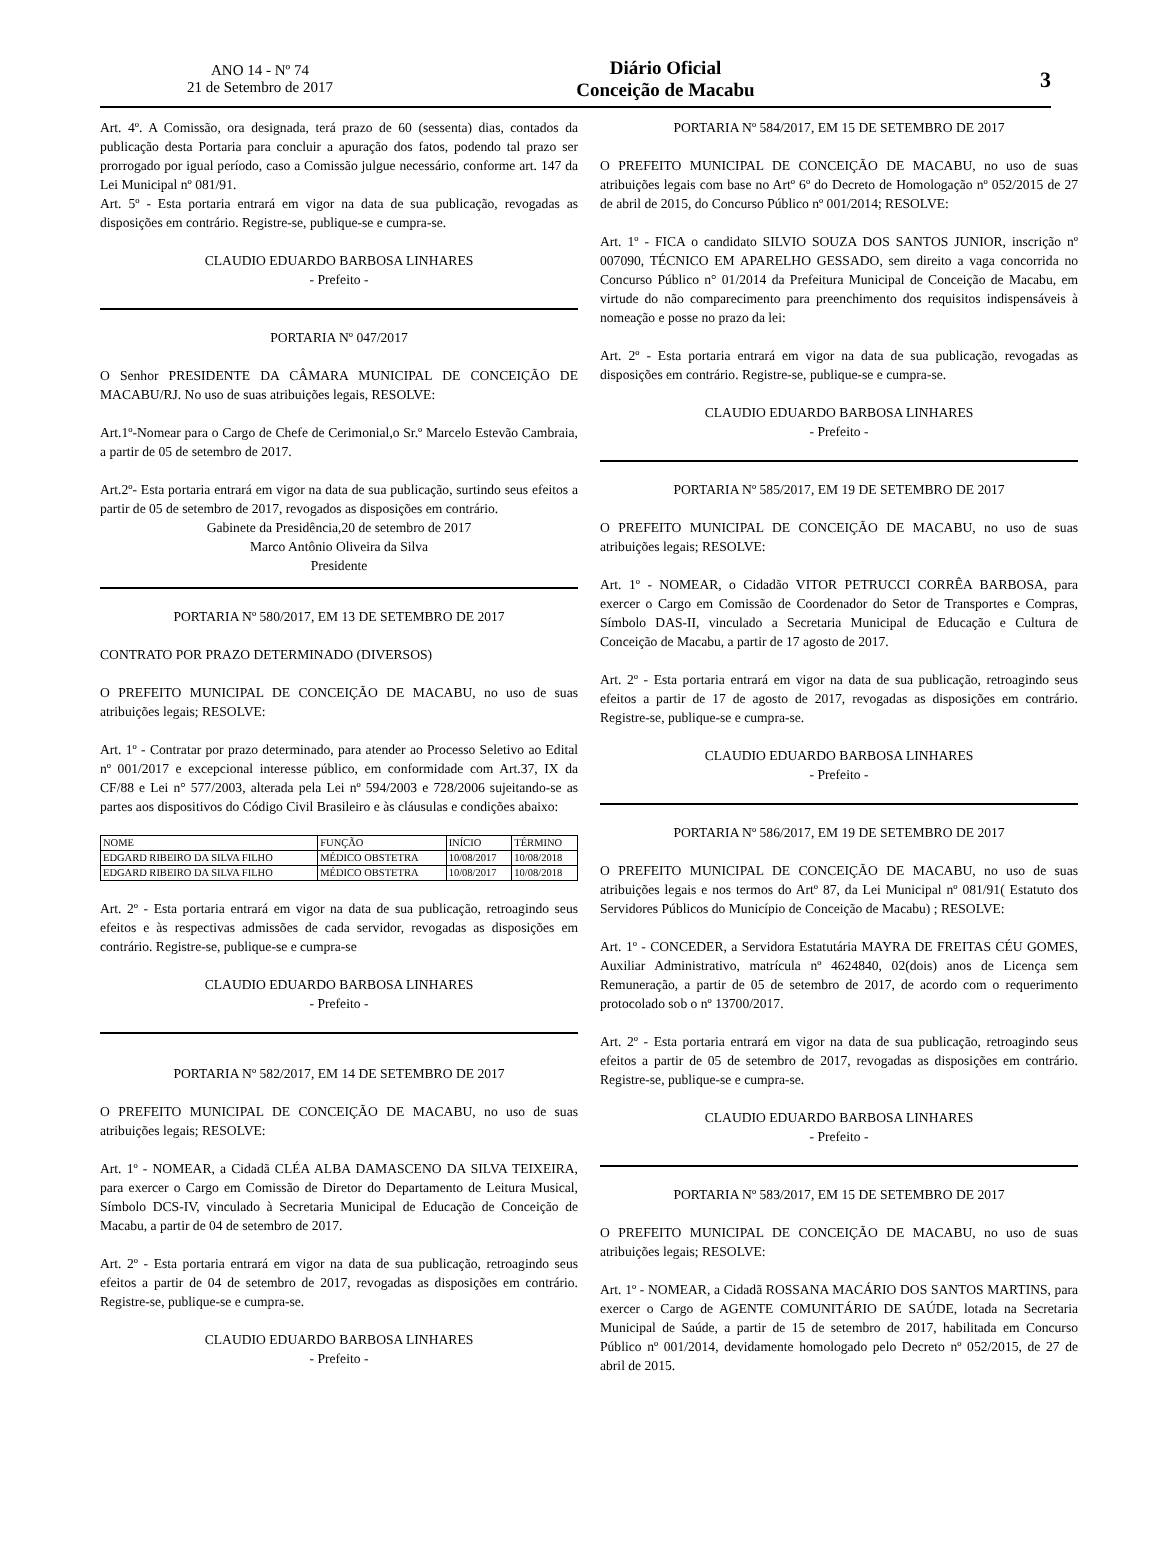ANO 14 - Nº 74
21 de Setembro de 2017
Diário Oficial
Conceição de Macabu
3
Art. 4º. A Comissão, ora designada, terá prazo de 60 (sessenta) dias, contados da publicação desta Portaria para concluir a apuração dos fatos, podendo tal prazo ser prorrogado por igual período, caso a Comissão julgue necessário, conforme art. 147 da Lei Municipal nº 081/91.
Art. 5º - Esta portaria entrará em vigor na data de sua publicação, revogadas as disposições em contrário. Registre-se, publique-se e cumpra-se.
CLAUDIO EDUARDO BARBOSA LINHARES
- Prefeito -
PORTARIA Nº 047/2017
O Senhor PRESIDENTE DA CÂMARA MUNICIPAL DE CONCEIÇÃO DE MACABU/RJ. No uso de suas atribuições legais, RESOLVE:
Art.1º-Nomear para o Cargo de Chefe de Cerimonial,o Sr.º Marcelo Estevão Cambraia, a partir de 05 de setembro de 2017.
Art.2º- Esta portaria entrará em vigor na data de sua publicação, surtindo seus efeitos a partir de 05 de setembro de 2017, revogados as disposições em contrário.
Gabinete da Presidência,20 de setembro de 2017
Marco Antônio Oliveira da Silva
Presidente
PORTARIA Nº 580/2017, EM 13 DE SETEMBRO DE 2017
CONTRATO POR PRAZO DETERMINADO (DIVERSOS)
O PREFEITO MUNICIPAL DE CONCEIÇÃO DE MACABU, no uso de suas atribuições legais; RESOLVE:
Art. 1º - Contratar por prazo determinado, para atender ao Processo Seletivo ao Edital nº 001/2017 e excepcional interesse público, em conformidade com Art.37, IX da CF/88 e Lei n° 577/2003, alterada pela Lei nº 594/2003 e 728/2006 sujeitando-se as partes aos dispositivos do Código Civil Brasileiro e às cláusulas e condições abaixo:
| NOME | FUNÇÃO | INÍCIO | TÉRMINO |
| --- | --- | --- | --- |
| EDGARD RIBEIRO DA SILVA FILHO | MÉDICO OBSTETRA | 10/08/2017 | 10/08/2018 |
| EDGARD RIBEIRO DA SILVA FILHO | MÉDICO OBSTETRA | 10/08/2017 | 10/08/2018 |
Art. 2º - Esta portaria entrará em vigor na data de sua publicação, retroagindo seus efeitos e às respectivas admissões de cada servidor, revogadas as disposições em contrário. Registre-se, publique-se e cumpra-se
CLAUDIO EDUARDO BARBOSA LINHARES
- Prefeito -
PORTARIA Nº 582/2017, EM 14 DE SETEMBRO DE 2017
O PREFEITO MUNICIPAL DE CONCEIÇÃO DE MACABU, no uso de suas atribuições legais; RESOLVE:
Art. 1º - NOMEAR, a Cidadã CLÉA ALBA DAMASCENO DA SILVA TEIXEIRA, para exercer o Cargo em Comissão de Diretor do Departamento de Leitura Musical, Símbolo DCS-IV, vinculado à Secretaria Municipal de Educação de Conceição de Macabu, a partir de 04 de setembro de 2017.
Art. 2º - Esta portaria entrará em vigor na data de sua publicação, retroagindo seus efeitos a partir de 04 de setembro de 2017, revogadas as disposições em contrário. Registre-se, publique-se e cumpra-se.
CLAUDIO EDUARDO BARBOSA LINHARES
- Prefeito -
PORTARIA Nº 584/2017, EM 15 DE SETEMBRO DE 2017
O PREFEITO MUNICIPAL DE CONCEIÇÃO DE MACABU, no uso de suas atribuições legais com base no Artº 6º do Decreto de Homologação nº 052/2015 de 27 de abril de 2015, do Concurso Público nº 001/2014; RESOLVE:
Art. 1º - FICA o candidato SILVIO SOUZA DOS SANTOS JUNIOR, inscrição nº 007090, TÉCNICO EM APARELHO GESSADO, sem direito a vaga concorrida no Concurso Público n° 01/2014 da Prefeitura Municipal de Conceição de Macabu, em virtude do não comparecimento para preenchimento dos requisitos indispensáveis à nomeação e posse no prazo da lei:
Art. 2º - Esta portaria entrará em vigor na data de sua publicação, revogadas as disposições em contrário. Registre-se, publique-se e cumpra-se.
CLAUDIO EDUARDO BARBOSA LINHARES
- Prefeito -
PORTARIA Nº 585/2017, EM 19 DE SETEMBRO DE 2017
O PREFEITO MUNICIPAL DE CONCEIÇÃO DE MACABU, no uso de suas atribuições legais; RESOLVE:
Art. 1º - NOMEAR, o Cidadão VITOR PETRUCCI CORRÊA BARBOSA, para exercer o Cargo em Comissão de Coordenador do Setor de Transportes e Compras, Símbolo DAS-II, vinculado a Secretaria Municipal de Educação e Cultura de Conceição de Macabu, a partir de 17 agosto de 2017.
Art. 2º - Esta portaria entrará em vigor na data de sua publicação, retroagindo seus efeitos a partir de 17 de agosto de 2017, revogadas as disposições em contrário. Registre-se, publique-se e cumpra-se.
CLAUDIO EDUARDO BARBOSA LINHARES
- Prefeito -
PORTARIA Nº 586/2017, EM 19 DE SETEMBRO DE 2017
O PREFEITO MUNICIPAL DE CONCEIÇÃO DE MACABU, no uso de suas atribuições legais e nos termos do Artº 87, da Lei Municipal nº 081/91( Estatuto dos Servidores Públicos do Município de Conceição de Macabu) ; RESOLVE:
Art. 1º - CONCEDER, a Servidora Estatutária MAYRA DE FREITAS CÉU GOMES, Auxiliar Administrativo, matrícula nº 4624840, 02(dois) anos de Licença sem Remuneração, a partir de 05 de setembro de 2017, de acordo com o requerimento protocolado sob o nº 13700/2017.
Art. 2º - Esta portaria entrará em vigor na data de sua publicação, retroagindo seus efeitos a partir de 05 de setembro de 2017, revogadas as disposições em contrário. Registre-se, publique-se e cumpra-se.
CLAUDIO EDUARDO BARBOSA LINHARES
- Prefeito -
PORTARIA Nº 583/2017, EM 15 DE SETEMBRO DE 2017
O PREFEITO MUNICIPAL DE CONCEIÇÃO DE MACABU, no uso de suas atribuições legais; RESOLVE:
Art. 1º - NOMEAR, a Cidadã ROSSANA MACÁRIO DOS SANTOS MARTINS, para exercer o Cargo de AGENTE COMUNITÁRIO DE SAÚDE, lotada na Secretaria Municipal de Saúde, a partir de 15 de setembro de 2017, habilitada em Concurso Público nº 001/2014, devidamente homologado pelo Decreto nº 052/2015, de 27 de abril de 2015.